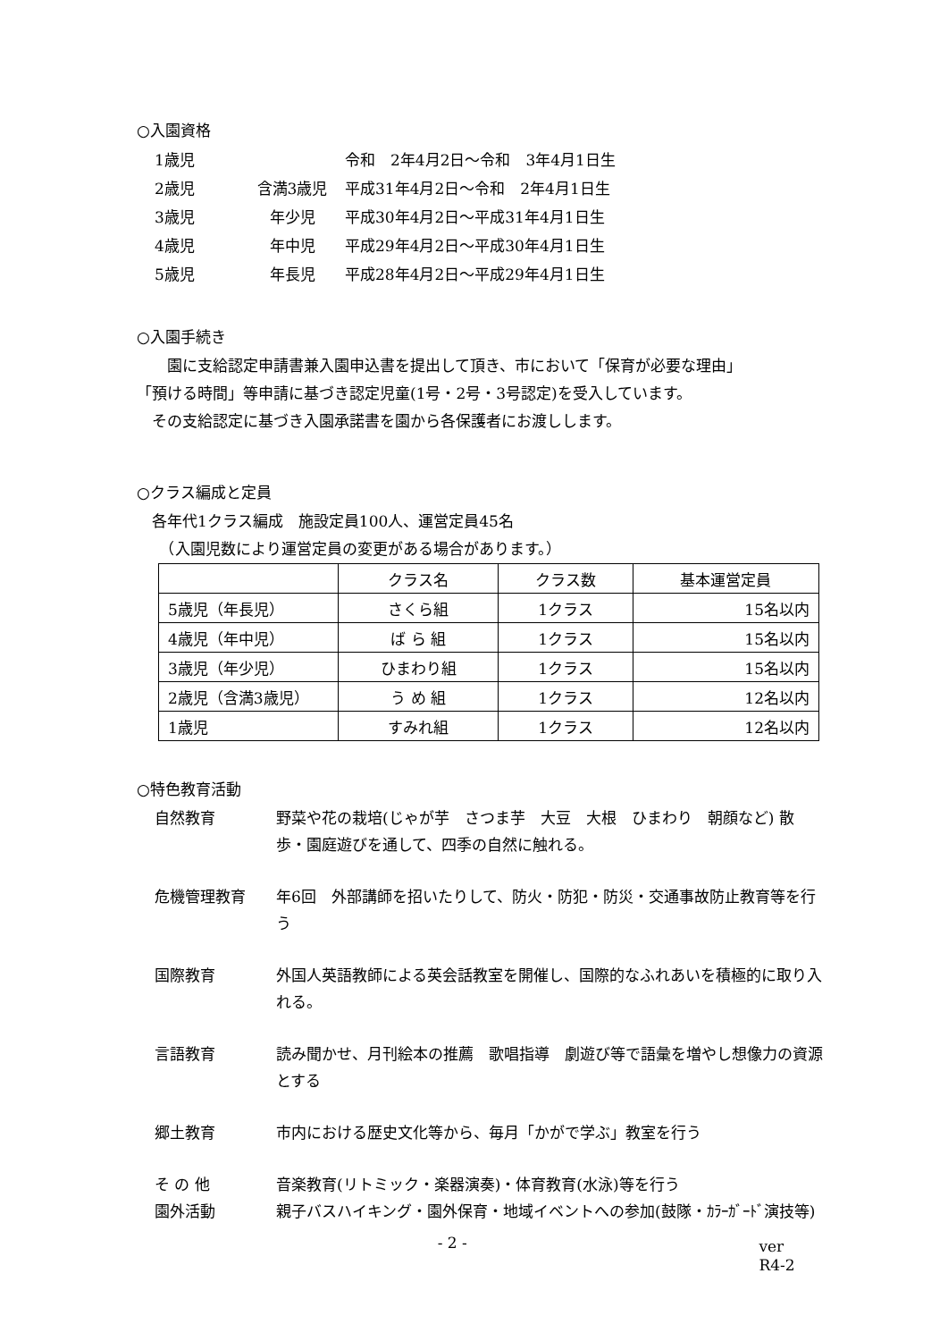○入園資格
1歳児 令和　2年4月2日～令和　3年4月1日生
2歳児 含満3歳児 平成31年4月2日～令和　2年4月1日生
3歳児 年少児 平成30年4月2日～平成31年4月1日生
4歳児 年中児 平成29年4月2日～平成30年4月1日生
5歳児 年長児 平成28年4月2日～平成29年4月1日生
○入園手続き
　　園に支給認定申請書兼入園申込書を提出して頂き、市において「保育が必要な理由」
「預ける時間」等申請に基づき認定児童(1号・2号・3号認定)を受入しています。
　その支給認定に基づき入園承諾書を園から各保護者にお渡しします。
○クラス編成と定員
　各年代1クラス編成　施設定員100人、運営定員45名
　　（入園児数により運営定員の変更がある場合があります。）
| | クラス名 | クラス数 | 基本運営定員 |
| 5歳児（年長児） | さくら組 | 1クラス | 15名以内 |
| 4歳児（年中児） | ば ら 組 | 1クラス | 15名以内 |
| 3歳児（年少児） | ひまわり組 | 1クラス | 15名以内 |
| 2歳児（含満3歳児） | う め 組 | 1クラス | 12名以内 |
| 1歳児 | すみれ組 | 1クラス | 12名以内 |
○特色教育活動
自然教育 野菜や花の栽培(じゃが芋　さつま芋　大豆　大根　ひまわり　朝顔など) 散歩・園庭遊びを通して、四季の自然に触れる。
危機管理教育 年6回　外部講師を招いたりして、防火・防犯・防災・交通事故防止教育等を行う
国際教育 外国人英語教師による英会話教室を開催し、国際的なふれあいを積極的に取り入れる。
言語教育 読み聞かせ、月刊絵本の推薦　歌唱指導　劇遊び等で語彙を増やし想像力の資源とする
郷土教育 市内における歴史文化等から、毎月「かがで学ぶ」教室を行う
そ の 他 音楽教育(リトミック・楽器演奏)・体育教育(水泳)等を行う
園外活動 親子バスハイキング・園外保育・地域イベントへの参加(鼓隊・ｶﾗｰｶﾞｰﾄﾞ演技等)
- 2 - ver　R4-2